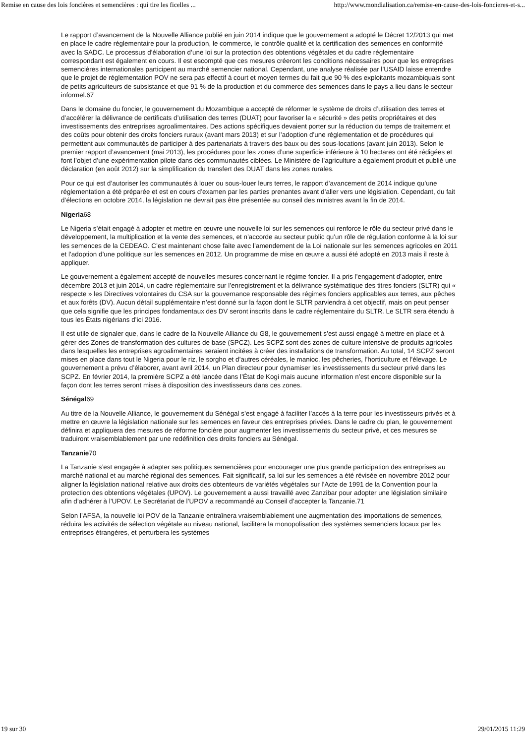Remise en cause des lois foncières et semencières : qui tire les ficelles ... http://www.mondialisation.ca/remise-en-cause-des-lois-foncieres-et-s...
Le rapport d’avancement de la Nouvelle Alliance publié en juin 2014 indique que le gouvernement a adopté le Décret 12/2013 qui met en place le cadre réglementaire pour la production, le commerce, le contrôle qualité et la certification des semences en conformité avec la SADC. Le processus d’élaboration d’une loi sur la protection des obtentions végétales et du cadre réglementaire correspondant est également en cours. Il est escompté que ces mesures créeront les conditions nécessaires pour que les entreprises semencières internationales participent au marché semencier national. Cependant, une analyse réalisée par l’USAID laisse entendre que le projet de réglementation POV ne sera pas effectif à court et moyen termes du fait que 90 % des exploitants mozambiquais sont de petits agriculteurs de subsistance et que 91 % de la production et du commerce des semences dans le pays a lieu dans le secteur informel.67
Dans le domaine du foncier, le gouvernement du Mozambique a accepté de réformer le système de droits d’utilisation des terres et d’accélérer la délivrance de certificats d’utilisation des terres (DUAT) pour favoriser la « sécurité » des petits propriétaires et des investissements des entreprises agroalimentaires. Des actions spécifiques devaient porter sur la réduction du temps de traitement et des coûts pour obtenir des droits fonciers ruraux (avant mars 2013) et sur l’adoption d’une réglementation et de procédures qui permettent aux communautés de participer à des partenariats à travers des baux ou des sous-locations (avant juin 2013). Selon le premier rapport d’avancement (mai 2013), les procédures pour les zones d’une superficie inférieure à 10 hectares ont été rédigées et font l’objet d’une expérimentation pilote dans des communautés ciblées. Le Ministère de l’agriculture a également produit et publié une déclaration (en août 2012) sur la simplification du transfert des DUAT dans les zones rurales.
Pour ce qui est d’autoriser les communautés à louer ou sous-louer leurs terres, le rapport d’avancement de 2014 indique qu’une réglementation a été préparée et est en cours d’examen par les parties prenantes avant d’aller vers une législation. Cependant, du fait d’élections en octobre 2014, la législation ne devrait pas être présentée au conseil des ministres avant la fin de 2014.
Nigeria68
Le Nigeria s’était engagé à adopter et mettre en œuvre une nouvelle loi sur les semences qui renforce le rôle du secteur privé dans le développement, la multiplication et la vente des semences, et n’accorde au secteur public qu’un rôle de régulation conforme à la loi sur les semences de la CEDEAO. C’est maintenant chose faite avec l’amendement de la Loi nationale sur les semences agricoles en 2011 et l’adoption d’une politique sur les semences en 2012. Un programme de mise en œuvre a aussi été adopté en 2013 mais il reste à appliquer.
Le gouvernement a également accepté de nouvelles mesures concernant le régime foncier. Il a pris l’engagement d’adopter, entre décembre 2013 et juin 2014, un cadre réglementaire sur l’enregistrement et la délivrance systématique des titres fonciers (SLTR) qui « respecte » les Directives volontaires du CSA sur la gouvernance responsable des régimes fonciers applicables aux terres, aux pêches et aux forêts (DV). Aucun détail supplémentaire n’est donné sur la façon dont le SLTR parviendra à cet objectif, mais on peut penser que cela signifie que les principes fondamentaux des DV seront inscrits dans le cadre réglementaire du SLTR. Le SLTR sera étendu à tous les États nigérians d’ici 2016.
Il est utile de signaler que, dans le cadre de la Nouvelle Alliance du G8, le gouvernement s’est aussi engagé à mettre en place et à gérer des Zones de transformation des cultures de base (SPCZ). Les SCPZ sont des zones de culture intensive de produits agricoles dans lesquelles les entreprises agroalimentaires seraient incitées à créer des installations de transformation. Au total, 14 SCPZ seront mises en place dans tout le Nigeria pour le riz, le sorgho et d’autres céréales, le manioc, les pêcheries, l’horticulture et l’élevage. Le gouvernement a prévu d’élaborer, avant avril 2014, un Plan directeur pour dynamiser les investissements du secteur privé dans les SCPZ. En février 2014, la première SCPZ a été lancée dans l’État de Kogi mais aucune information n’est encore disponible sur la façon dont les terres seront mises à disposition des investisseurs dans ces zones.
Sénégal69
Au titre de la Nouvelle Alliance, le gouvernement du Sénégal s’est engagé à faciliter l’accès à la terre pour les investisseurs privés et à mettre en œuvre la législation nationale sur les semences en faveur des entreprises privées. Dans le cadre du plan, le gouvernement définira et appliquera des mesures de réforme foncière pour augmenter les investissements du secteur privé, et ces mesures se traduiront vraisemblablement par une redéfinition des droits fonciers au Sénégal.
Tanzanie70
La Tanzanie s’est engagée à adapter ses politiques semencières pour encourager une plus grande participation des entreprises au marché national et au marché régional des semences. Fait significatif, sa loi sur les semences a été révisée en novembre 2012 pour aligner la législation national relative aux droits des obtenteurs de variétés végétales sur l’Acte de 1991 de la Convention pour la protection des obtentions végétales (UPOV). Le gouvernement a aussi travaillé avec Zanzibar pour adopter une législation similaire afin d’adhérer à l’UPOV. Le Secrétariat de l’UPOV a recommandé au Conseil d’accepter la Tanzanie.71
Selon l’AFSA, la nouvelle loi POV de la Tanzanie entraînera vraisemblablement une augmentation des importations de semences, réduira les activités de sélection végétale au niveau national, facilitera la monopolisation des systèmes semenciers locaux par les entreprises étrangères, et perturbera les systèmes
19 sur 30 29/01/2015 11:29